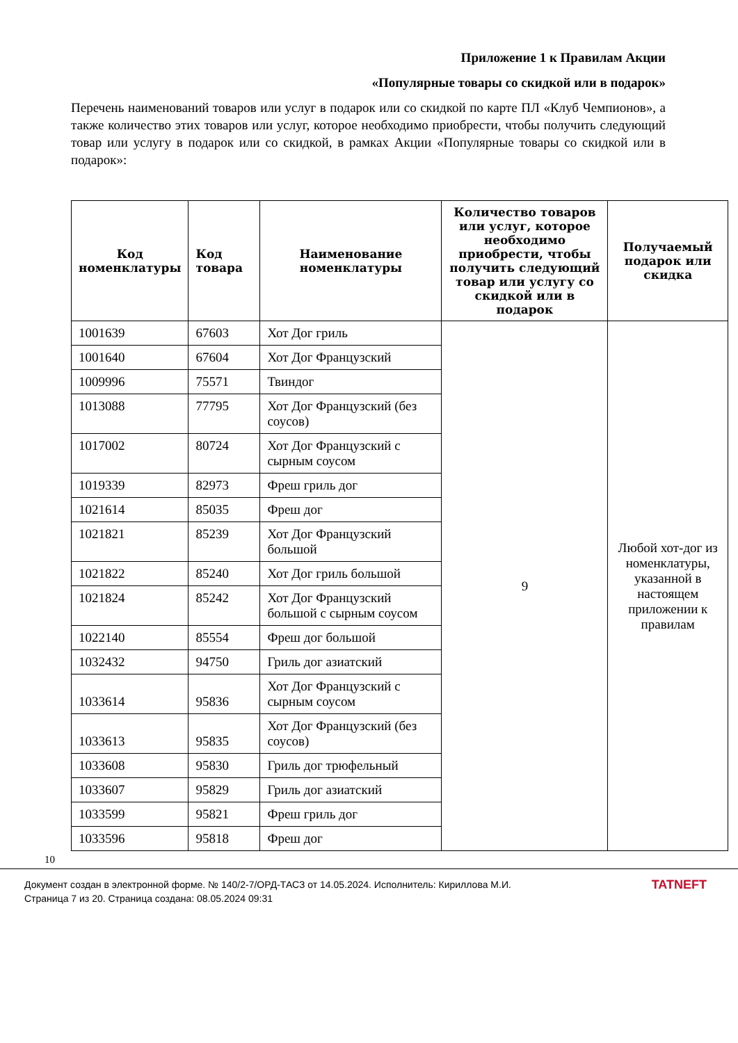Приложение 1 к Правилам Акции
«Популярные товары со скидкой или в подарок»
Перечень наименований товаров или услуг в подарок или со скидкой по карте ПЛ «Клуб Чемпионов», а также количество этих товаров или услуг, которое необходимо приобрести, чтобы получить следующий товар или услугу в подарок или со скидкой, в рамках Акции «Популярные товары со скидкой или в подарок»:
| Код номенклатуры | Код товара | Наименование номенклатуры | Количество товаров или услуг, которое необходимо приобрести, чтобы получить следующий товар или услугу со скидкой или в подарок | Получаемый подарок или скидка |
| --- | --- | --- | --- | --- |
| 1001639 | 67603 | Хот Дог гриль | 9 | Любой хот-дог из номенклатуры, указанной в настоящем приложении к правилам |
| 1001640 | 67604 | Хот Дог Французский | | |
| 1009996 | 75571 | Твиндог | | |
| 1013088 | 77795 | Хот Дог Французский (без соусов) | | |
| 1017002 | 80724 | Хот Дог Французский с сырным соусом | | |
| 1019339 | 82973 | Фреш гриль дог | | |
| 1021614 | 85035 | Фреш дог | | |
| 1021821 | 85239 | Хот Дог Французский большой | | |
| 1021822 | 85240 | Хот Дог гриль большой | | |
| 1021824 | 85242 | Хот Дог Французский большой с сырным соусом | | |
| 1022140 | 85554 | Фреш дог большой | | |
| 1032432 | 94750 | Гриль дог азиатский | | |
| 1033614 | 95836 | Хот Дог Французский с сырным соусом | | |
| 1033613 | 95835 | Хот Дог Французский (без соусов) | | |
| 1033608 | 95830 | Гриль дог трюфельный | | |
| 1033607 | 95829 | Гриль дог азиатский | | |
| 1033599 | 95821 | Фреш гриль дог | | |
| 1033596 | 95818 | Фреш дог | | |
10
Документ создан в электронной форме. № 140/2-7/ОРД-ТАСЗ от 14.05.2024. Исполнитель: Кириллова М.И.
Страница 7 из 20. Страница создана: 08.05.2024 09:31
TATNEFT